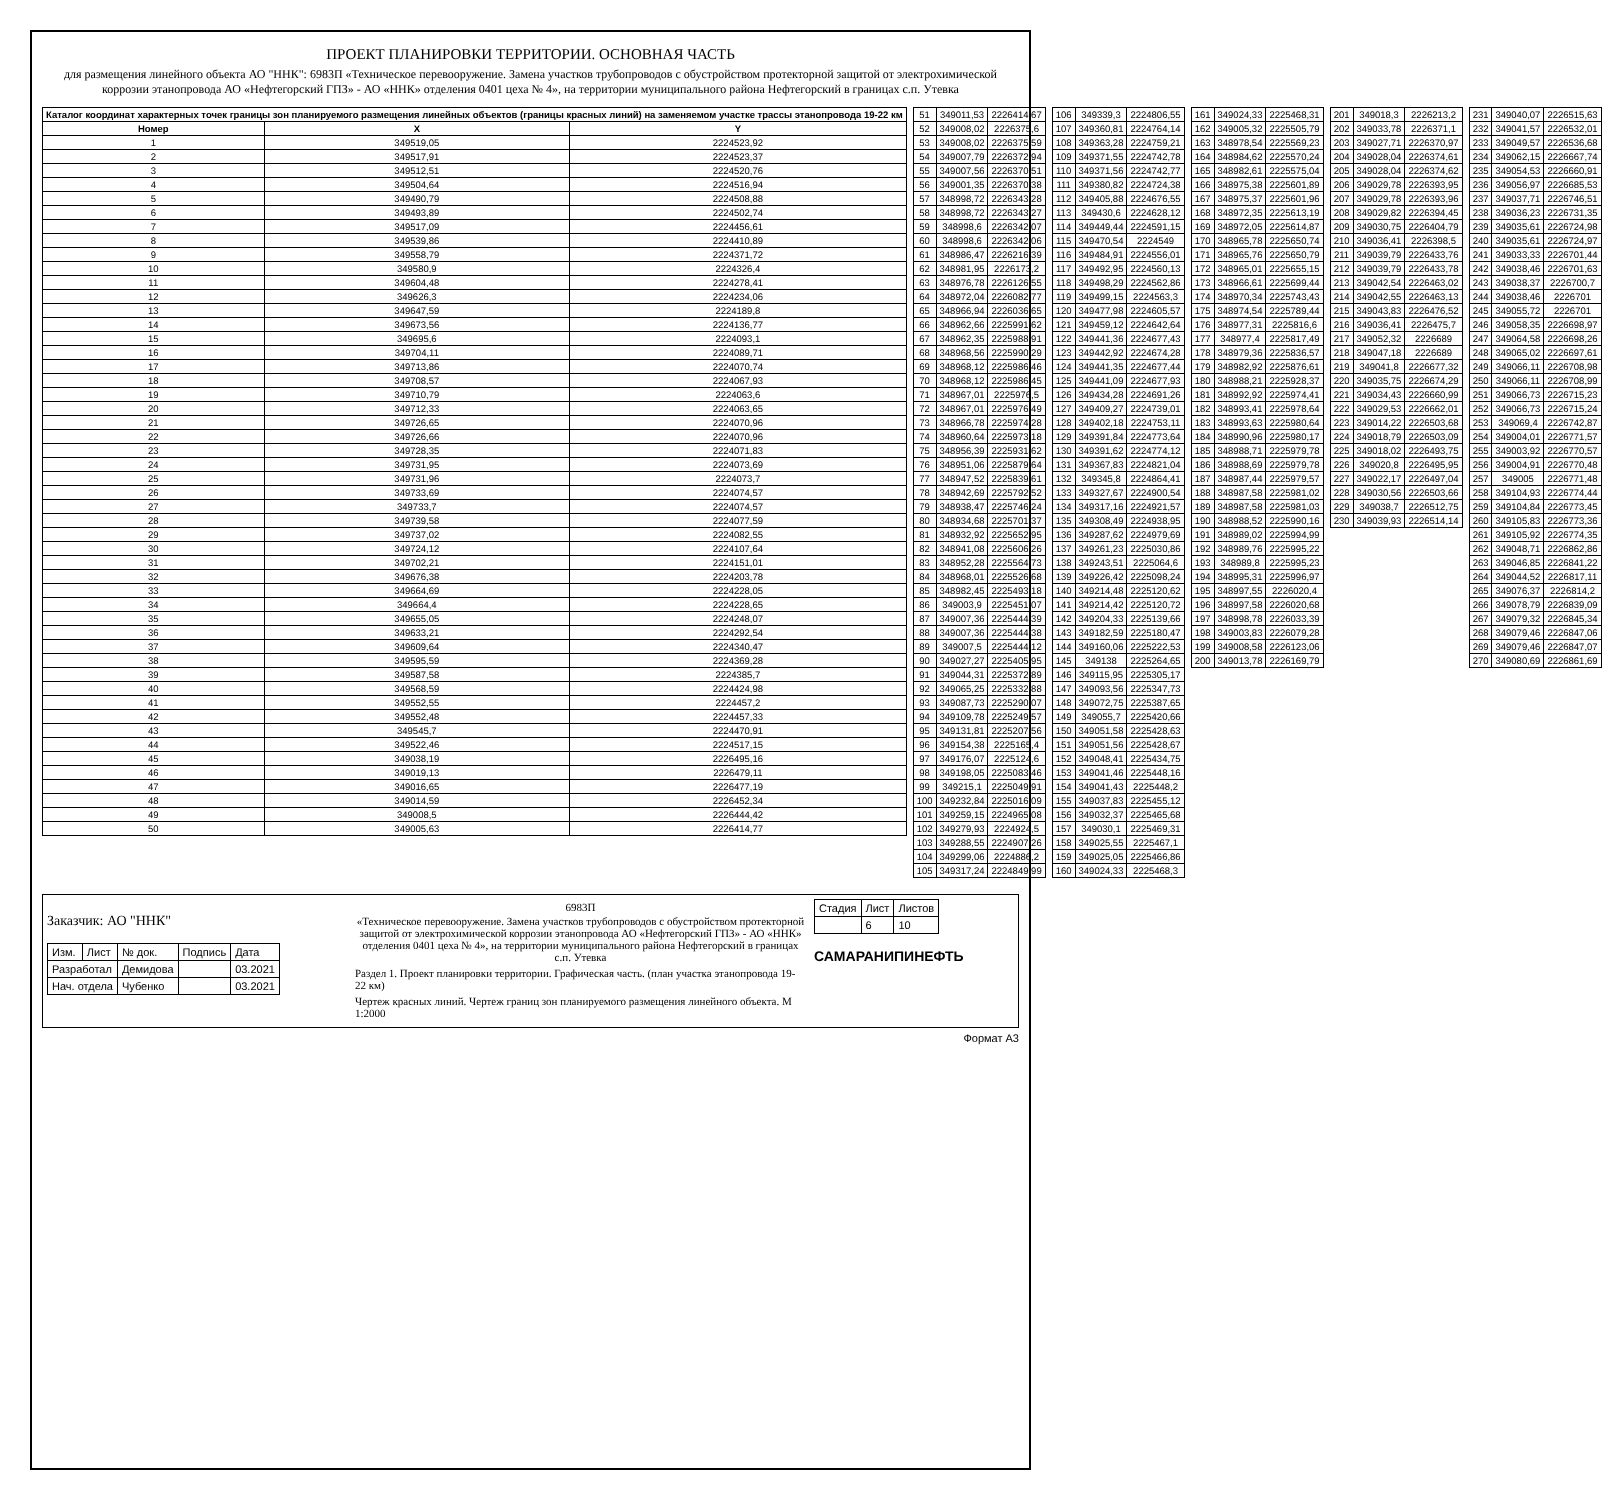ПРОЕКТ ПЛАНИРОВКИ ТЕРРИТОРИИ. ОСНОВНАЯ ЧАСТЬ
для размещения линейного объекта АО "ННК": 6983П «Техническое перевооружение. Замена участков трубопроводов с обустройством протекторной защитой от электрохимической коррозии этанопровода АО «Нефтегорский ГПЗ» - АО «ННК» отделения 0401 цеха № 4», на территории муниципального района Нефтегорский в границах с.п. Утевка
| Каталог координат характерных точек границы зон планируемого размещения линейных объектов (границы красных линий) на заменяемом участке трассы этанопровода 19-22 км | | |
| --- | --- | --- |
| Номер | X | Y |
| 1 | 349519,05 | 2224523,92 |
| 2 | 349517,91 | 2224523,37 |
| 3 | 349512,51 | 2224520,76 |
| 4 | 349504,64 | 2224516,94 |
| 5 | 349490,79 | 2224508,88 |
| 6 | 349493,89 | 2224502,74 |
| 7 | 349517,09 | 2224456,61 |
| 8 | 349539,86 | 2224410,89 |
| 9 | 349558,79 | 2224371,72 |
| 10 | 349580,9 | 2224326,4 |
| 11 | 349604,48 | 2224278,41 |
| 12 | 349626,3 | 2224234,06 |
| 13 | 349647,59 | 2224189,8 |
| 14 | 349673,56 | 2224136,77 |
| 15 | 349695,6 | 2224093,1 |
| 16 | 349704,11 | 2224089,71 |
| 17 | 349713,86 | 2224070,74 |
| 18 | 349708,57 | 2224067,93 |
| 19 | 349710,79 | 2224063,6 |
| 20 | 349712,33 | 2224063,65 |
| 21 | 349726,65 | 2224070,96 |
| 22 | 349726,66 | 2224070,96 |
| 23 | 349728,35 | 2224071,83 |
| 24 | 349731,95 | 2224073,69 |
| 25 | 349731,96 | 2224073,7 |
| 26 | 349733,69 | 2224074,57 |
| 27 | 349733,7 | 2224074,57 |
| 28 | 349739,58 | 2224077,59 |
| 29 | 349737,02 | 2224082,55 |
| 30 | 349724,12 | 2224107,64 |
| 31 | 349702,21 | 2224151,01 |
| 32 | 349676,38 | 2224203,78 |
| 33 | 349664,69 | 2224228,05 |
| 34 | 349664,4 | 2224228,65 |
| 35 | 349655,05 | 2224248,07 |
| 36 | 349633,21 | 2224292,54 |
| 37 | 349609,64 | 2224340,47 |
| 38 | 349595,59 | 2224369,28 |
| 39 | 349587,58 | 2224385,7 |
| 40 | 349568,59 | 2224424,98 |
| 41 | 349552,55 | 2224457,2 |
| 42 | 349552,48 | 2224457,33 |
| 43 | 349545,7 | 2224470,91 |
| 44 | 349522,46 | 2224517,15 |
| 45 | 349038,19 | 2226495,16 |
| 46 | 349019,13 | 2226479,11 |
| 47 | 349016,65 | 2226477,19 |
| 48 | 349014,59 | 2226452,34 |
| 49 | 349008,5 | 2226444,42 |
| 50 | 349005,63 | 2226414,77 |
| 51 | 349011,53 | 2226414,67 |
| 52 | 349008,02 | 2226375,6 |
| 53 | 349008,02 | 2226375,59 |
| 54 | 349007,79 | 2226372,94 |
| 55 | 349007,56 | 2226370,51 |
| 56 | 349001,35 | 2226370,38 |
| 57 | 348998,72 | 2226343,28 |
| 58 | 348998,72 | 2226343,27 |
| 59 | 348998,6 | 2226342,07 |
| 60 | 348998,6 | 2226342,06 |
| 61 | 348986,47 | 2226216,39 |
| 62 | 348981,95 | 2226173,2 |
| 63 | 348976,78 | 2226126,55 |
| 64 | 348972,04 | 2226082,77 |
| 65 | 348966,94 | 2226036,65 |
| 66 | 348962,66 | 2225991,62 |
| 67 | 348962,35 | 2225988,91 |
| 68 | 348968,56 | 2225990,29 |
| 69 | 348968,12 | 2225986,46 |
| 70 | 348968,12 | 2225986,45 |
| 71 | 348967,01 | 2225976,5 |
| 72 | 348967,01 | 2225976,49 |
| 73 | 348966,78 | 2225974,28 |
| 74 | 348960,64 | 2225973,18 |
| 75 | 348956,39 | 2225931,62 |
| 76 | 348951,06 | 2225879,64 |
| 77 | 348947,52 | 2225839,61 |
| 78 | 348942,69 | 2225792,52 |
| 79 | 348938,47 | 2225746,24 |
| 80 | 348934,68 | 2225701,37 |
| 81 | 348932,92 | 2225652,95 |
| 82 | 348941,08 | 2225606,26 |
| 83 | 348952,28 | 2225564,73 |
| 84 | 348968,01 | 2225526,68 |
| 85 | 348982,45 | 2225493,18 |
| 86 | 349003,9 | 2225451,07 |
| 87 | 349007,36 | 2225444,39 |
| 88 | 349007,36 | 2225444,38 |
| 89 | 349007,5 | 2225444,12 |
| 90 | 349027,27 | 2225405,95 |
| 91 | 349044,31 | 2225372,89 |
| 92 | 349065,25 | 2225332,88 |
| 93 | 349087,73 | 2225290,07 |
| 94 | 349109,78 | 2225249,57 |
| 95 | 349131,81 | 2225207,56 |
| 96 | 349154,38 | 2225165,4 |
| 97 | 349176,07 | 2225124,6 |
| 98 | 349198,05 | 2225083,46 |
| 99 | 349215,1 | 2225049,91 |
| 100 | 349232,84 | 2225016,09 |
| 101 | 349259,15 | 2224965,08 |
| 102 | 349279,93 | 2224924,5 |
| 103 | 349288,55 | 2224907,26 |
| 104 | 349299,06 | 2224886,2 |
| 105 | 349317,24 | 2224849,99 |
| 106 | 349339,3 | 2224806,55 |
| 107 | 349360,81 | 2224764,14 |
| 108 | 349363,28 | 2224759,21 |
| 109 | 349371,55 | 2224742,78 |
| 110 | 349371,56 | 2224742,77 |
| 111 | 349380,82 | 2224724,38 |
| 112 | 349405,88 | 2224676,55 |
| 113 | 349430,6 | 2224628,12 |
| 114 | 349449,44 | 2224591,15 |
| 115 | 349470,54 | 2224549 |
| 116 | 349484,91 | 2224556,01 |
| 117 | 349492,95 | 2224560,13 |
| 118 | 349498,29 | 2224562,86 |
| 119 | 349499,15 | 2224563,3 |
| 120 | 349477,98 | 2224605,57 |
| 121 | 349459,12 | 2224642,64 |
| 122 | 349441,36 | 2224677,43 |
| 123 | 349442,92 | 2224674,28 |
| 124 | 349441,35 | 2224677,44 |
| 125 | 349441,09 | 2224677,93 |
| 126 | 349434,28 | 2224691,26 |
| 127 | 349409,27 | 2224739,01 |
| 128 | 349402,18 | 2224753,11 |
| 129 | 349391,84 | 2224773,64 |
| 130 | 349391,62 | 2224774,12 |
| 131 | 349367,83 | 2224821,04 |
| 132 | 349345,8 | 2224864,41 |
| 133 | 349327,67 | 2224900,54 |
| 134 | 349317,16 | 2224921,57 |
| 135 | 349308,49 | 2224938,95 |
| 136 | 349287,62 | 2224979,69 |
| 137 | 349261,23 | 2225030,86 |
| 138 | 349243,51 | 2225064,6 |
| 139 | 349226,42 | 2225098,24 |
| 140 | 349214,48 | 2225120,62 |
| 141 | 349214,42 | 2225120,72 |
| 142 | 349204,33 | 2225139,66 |
| 143 | 349182,59 | 2225180,47 |
| 144 | 349160,06 | 2225222,53 |
| 145 | 349138 | 2225264,65 |
| 146 | 349115,95 | 2225305,17 |
| 147 | 349093,56 | 2225347,73 |
| 148 | 349072,75 | 2225387,65 |
| 149 | 349055,7 | 2225420,66 |
| 150 | 349051,58 | 2225428,63 |
| 151 | 349051,56 | 2225428,67 |
| 152 | 349048,41 | 2225434,75 |
| 153 | 349041,46 | 2225448,16 |
| 154 | 349041,43 | 2225448,2 |
| 155 | 349037,83 | 2225455,12 |
| 156 | 349032,37 | 2225465,68 |
| 157 | 349030,1 | 2225469,31 |
| 158 | 349025,55 | 2225467,1 |
| 159 | 349025,05 | 2225466,86 |
| 160 | 349024,33 | 2225468,3 |
| 161 | 349024,33 | 2225468,31 |
| 162 | 349005,32 | 2225505,79 |
| 163 | 348978,54 | 2225569,23 |
| 164 | 348984,62 | 2225570,24 |
| 165 | 348982,61 | 2225575,04 |
| 166 | 348975,38 | 2225601,89 |
| 167 | 348975,37 | 2225601,96 |
| 168 | 348972,35 | 2225613,19 |
| 169 | 348972,05 | 2225614,87 |
| 170 | 348965,78 | 2225650,74 |
| 171 | 348965,76 | 2225650,79 |
| 172 | 348965,01 | 2225655,15 |
| 173 | 348966,61 | 2225699,44 |
| 174 | 348970,34 | 2225743,43 |
| 175 | 348974,54 | 2225789,44 |
| 176 | 348977,31 | 2225816,6 |
| 177 | 348977,4 | 2225817,49 |
| 178 | 348979,36 | 2225836,57 |
| 179 | 348982,92 | 2225876,61 |
| 180 | 348988,21 | 2225928,37 |
| 181 | 348992,92 | 2225974,41 |
| 182 | 348993,41 | 2225978,64 |
| 183 | 348993,63 | 2225980,64 |
| 184 | 348990,96 | 2225980,17 |
| 185 | 348988,71 | 2225979,78 |
| 186 | 348988,69 | 2225979,78 |
| 187 | 348987,44 | 2225979,57 |
| 188 | 348987,58 | 2225981,02 |
| 189 | 348987,58 | 2225981,03 |
| 190 | 348988,52 | 2225990,16 |
| 191 | 348989,02 | 2225994,99 |
| 192 | 348989,76 | 2225995,22 |
| 193 | 348989,8 | 2225995,23 |
| 194 | 348995,31 | 2225996,97 |
| 195 | 348997,55 | 2226020,4 |
| 196 | 348997,58 | 2226020,68 |
| 197 | 348998,78 | 2226033,39 |
| 198 | 349003,83 | 2226079,28 |
| 199 | 349008,58 | 2226123,06 |
| 200 | 349013,78 | 2226169,79 |
| 201 | 349018,3 | 2226213,2 |
| 202 | 349033,78 | 2226371,1 |
| 203 | 349027,71 | 2226370,97 |
| 204 | 349028,04 | 2226374,61 |
| 205 | 349028,04 | 2226374,62 |
| 206 | 349029,78 | 2226393,95 |
| 207 | 349029,78 | 2226393,96 |
| 208 | 349029,82 | 2226394,45 |
| 209 | 349030,75 | 2226404,79 |
| 210 | 349036,41 | 2226398,5 |
| 211 | 349039,79 | 2226433,76 |
| 212 | 349039,79 | 2226433,78 |
| 213 | 349042,54 | 2226463,02 |
| 214 | 349042,55 | 2226463,13 |
| 215 | 349043,83 | 2226476,52 |
| 216 | 349036,41 | 2226475,7 |
| 217 | 349052,32 | 2226689 |
| 218 | 349047,18 | 2226689 |
| 219 | 349041,8 | 2226677,32 |
| 220 | 349035,75 | 2226674,29 |
| 221 | 349034,43 | 2226660,99 |
| 222 | 349029,53 | 2226662,01 |
| 223 | 349014,22 | 2226503,68 |
| 224 | 349018,79 | 2226503,09 |
| 225 | 349018,02 | 2226493,75 |
| 226 | 349020,8 | 2226495,95 |
| 227 | 349022,17 | 2226497,04 |
| 228 | 349030,56 | 2226503,66 |
| 229 | 349038,7 | 2226512,75 |
| 230 | 349039,93 | 2226514,14 |
| 231 | 349040,07 | 2226515,63 |
| 232 | 349041,57 | 2226532,01 |
| 233 | 349049,57 | 2226536,68 |
| 234 | 349062,15 | 2226667,74 |
| 235 | 349054,53 | 2226660,91 |
| 236 | 349056,97 | 2226685,53 |
| 237 | 349037,71 | 2226746,51 |
| 238 | 349036,23 | 2226731,35 |
| 239 | 349035,61 | 2226724,98 |
| 240 | 349035,61 | 2226724,97 |
| 241 | 349033,33 | 2226701,44 |
| 242 | 349038,46 | 2226701,63 |
| 243 | 349038,37 | 2226700,7 |
| 244 | 349038,46 | 2226701 |
| 245 | 349055,72 | 2226701 |
| 246 | 349058,35 | 2226698,97 |
| 247 | 349064,58 | 2226698,26 |
| 248 | 349065,02 | 2226697,61 |
| 249 | 349066,11 | 2226708,98 |
| 250 | 349066,11 | 2226708,99 |
| 251 | 349066,73 | 2226715,23 |
| 252 | 349066,73 | 2226715,24 |
| 253 | 349069,4 | 2226742,87 |
| 254 | 349004,01 | 2226771,57 |
| 255 | 349003,92 | 2226770,57 |
| 256 | 349004,91 | 2226770,48 |
| 257 | 349005 | 2226771,48 |
| 258 | 349104,93 | 2226774,44 |
| 259 | 349104,84 | 2226773,45 |
| 260 | 349105,83 | 2226773,36 |
| 261 | 349105,92 | 2226774,35 |
| 262 | 349048,71 | 2226862,86 |
| 263 | 349046,85 | 2226841,22 |
| 264 | 349044,52 | 2226817,11 |
| 265 | 349076,37 | 2226814,2 |
| 266 | 349078,79 | 2226839,09 |
| 267 | 349079,32 | 2226845,34 |
| 268 | 349079,46 | 2226847,06 |
| 269 | 349079,46 | 2226847,07 |
| 270 | 349080,69 | 2226861,69 |
Заказчик: АО "ННК"
| Изм. | Лист | № док. | Подпись | Дата |
| Разработал | | Демидова | | 03.2021 |
| Нач. отдела | | Чубенко | | 03.2021 |
6983П
«Техническое перевооружение. Замена участков трубопроводов с обустройством протекторной защитой от электрохимической коррозии этанопровода АО «Нефтегорский ГПЗ» - АО «ННК» отделения 0401 цеха № 4», на территории муниципального района Нефтегорский в границах с.п. Утевка
Раздел 1. Проект планировки территории. Графическая часть. (план участка этанопровода 19-22 км)
Чертеж красных линий. Чертеж границ зон планируемого размещения линейного объекта. М 1:2000
| Стадия | Лист | Листов |
| | 6 | 10 |
САМАРАНИПИНЕФТЬ
Формат А3